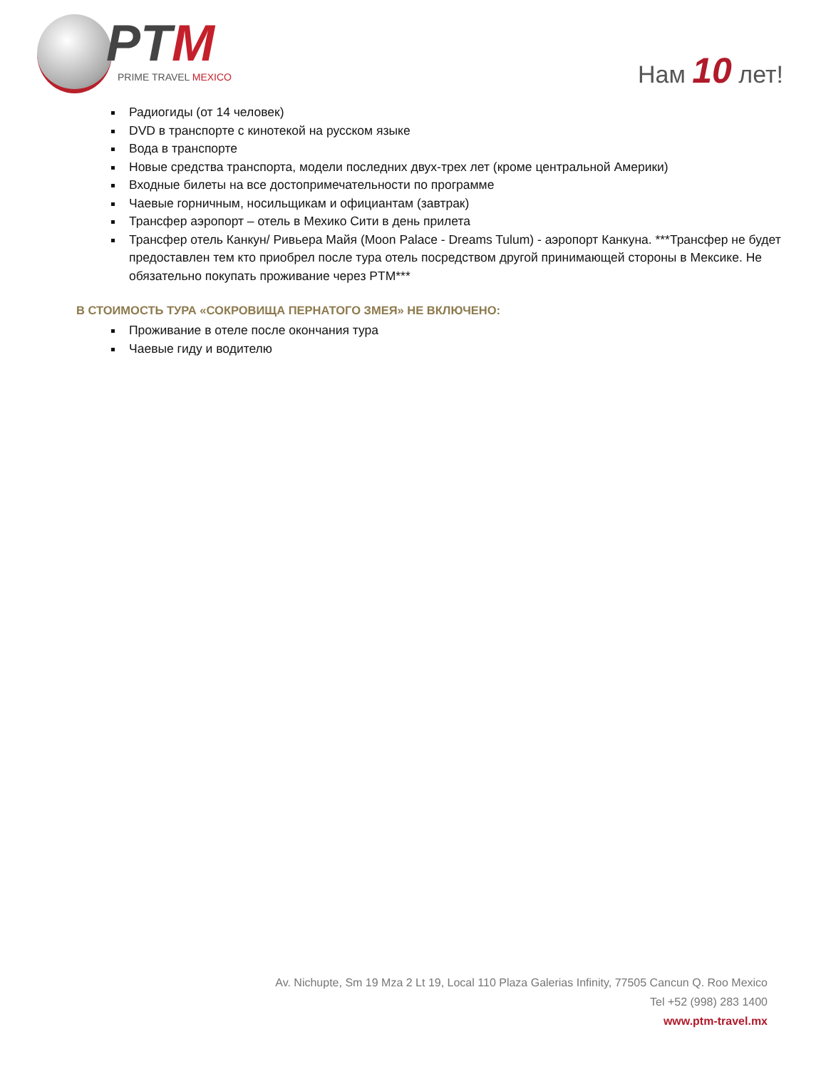PTM
PRIME TRAVEL MEXICO
Нам 10 лет!
Радиогиды (от 14 человек)
DVD в транспорте с кинотекой на русском языке
Вода в транспорте
Новые средства транспорта, модели последних двух-трех лет (кроме центральной Америки)
Входные билеты на все достопримечательности по программе
Чаевые горничным, носильщикам и официантам (завтрак)
Трансфер аэропорт – отель в Мехико Сити в день прилета
Трансфер отель Канкун/ Ривьера Майя (Moon Palace - Dreams Tulum) - аэропорт Канкуна. ***Трансфер не будет предоставлен тем кто приобрел после тура отель посредством другой принимающей стороны в Мексике. Не обязательно покупать проживание через PTM***
В СТОИМОСТЬ ТУРА «СОКРОВИЩА ПЕРНАТОГО ЗМЕЯ» НЕ ВКЛЮЧЕНО:
Проживание в отеле после окончания тура
Чаевые гиду и водителю
Av. Nichupte, Sm 19 Mza 2 Lt 19, Local 110 Plaza Galerias Infinity, 77505 Cancun Q. Roo Mexico
Tel +52 (998) 283 1400
www.ptm-travel.mx